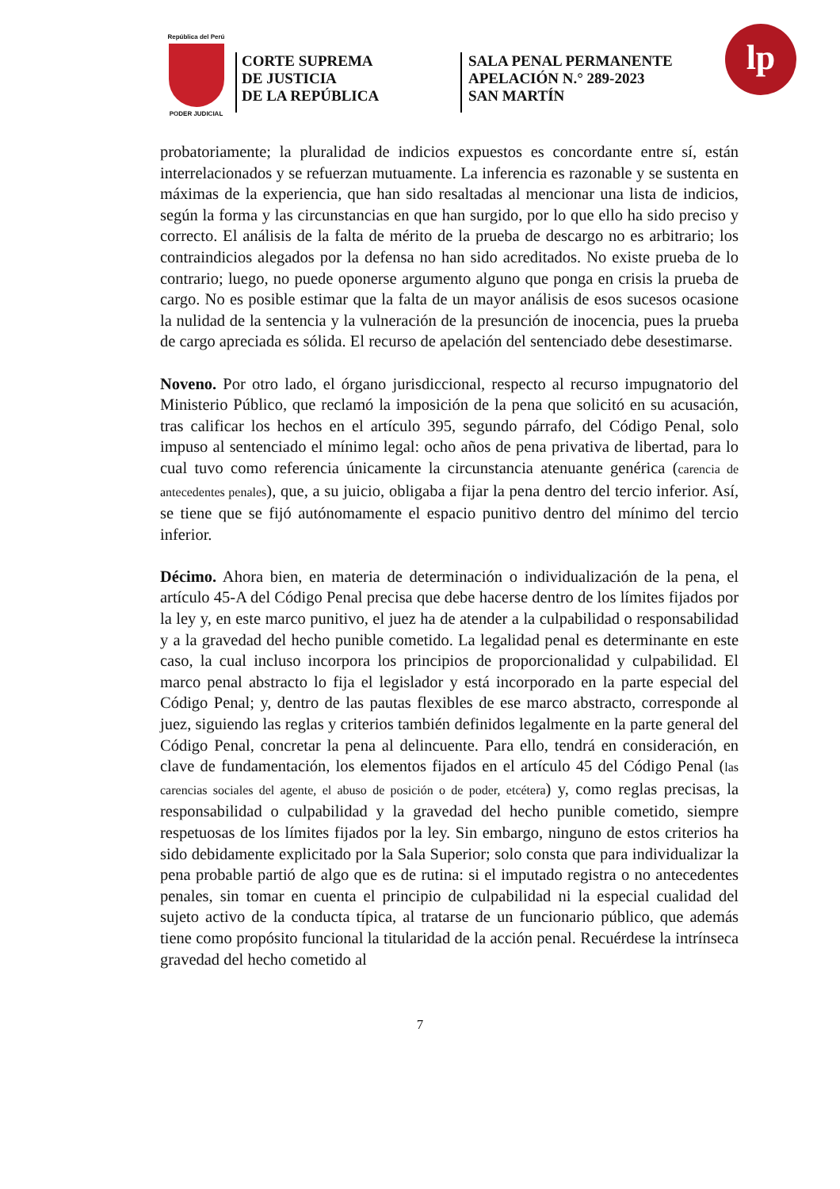República del Perú
PODER JUDICIAL
CORTE SUPREMA
DE JUSTICIA
DE LA REPÚBLICA
SALA PENAL PERMANENTE
APELACIÓN N.° 289-2023
SAN MARTÍN
lp
probatoriamente; la pluralidad de indicios expuestos es concordante entre sí, están interrelacionados y se refuerzan mutuamente. La inferencia es razonable y se sustenta en máximas de la experiencia, que han sido resaltadas al mencionar una lista de indicios, según la forma y las circunstancias en que han surgido, por lo que ello ha sido preciso y correcto. El análisis de la falta de mérito de la prueba de descargo no es arbitrario; los contraindicios alegados por la defensa no han sido acreditados. No existe prueba de lo contrario; luego, no puede oponerse argumento alguno que ponga en crisis la prueba de cargo. No es posible estimar que la falta de un mayor análisis de esos sucesos ocasione la nulidad de la sentencia y la vulneración de la presunción de inocencia, pues la prueba de cargo apreciada es sólida. El recurso de apelación del sentenciado debe desestimarse.
Noveno. Por otro lado, el órgano jurisdiccional, respecto al recurso impugnatorio del Ministerio Público, que reclamó la imposición de la pena que solicitó en su acusación, tras calificar los hechos en el artículo 395, segundo párrafo, del Código Penal, solo impuso al sentenciado el mínimo legal: ocho años de pena privativa de libertad, para lo cual tuvo como referencia únicamente la circunstancia atenuante genérica (carencia de antecedentes penales), que, a su juicio, obligaba a fijar la pena dentro del tercio inferior. Así, se tiene que se fijó autónomamente el espacio punitivo dentro del mínimo del tercio inferior.
Décimo. Ahora bien, en materia de determinación o individualización de la pena, el artículo 45-A del Código Penal precisa que debe hacerse dentro de los límites fijados por la ley y, en este marco punitivo, el juez ha de atender a la culpabilidad o responsabilidad y a la gravedad del hecho punible cometido. La legalidad penal es determinante en este caso, la cual incluso incorpora los principios de proporcionalidad y culpabilidad. El marco penal abstracto lo fija el legislador y está incorporado en la parte especial del Código Penal; y, dentro de las pautas flexibles de ese marco abstracto, corresponde al juez, siguiendo las reglas y criterios también definidos legalmente en la parte general del Código Penal, concretar la pena al delincuente. Para ello, tendrá en consideración, en clave de fundamentación, los elementos fijados en el artículo 45 del Código Penal (las carencias sociales del agente, el abuso de posición o de poder, etcétera) y, como reglas precisas, la responsabilidad o culpabilidad y la gravedad del hecho punible cometido, siempre respetuosas de los límites fijados por la ley. Sin embargo, ninguno de estos criterios ha sido debidamente explicitado por la Sala Superior; solo consta que para individualizar la pena probable partió de algo que es de rutina: si el imputado registra o no antecedentes penales, sin tomar en cuenta el principio de culpabilidad ni la especial cualidad del sujeto activo de la conducta típica, al tratarse de un funcionario público, que además tiene como propósito funcional la titularidad de la acción penal. Recuérdese la intrínseca gravedad del hecho cometido al
7